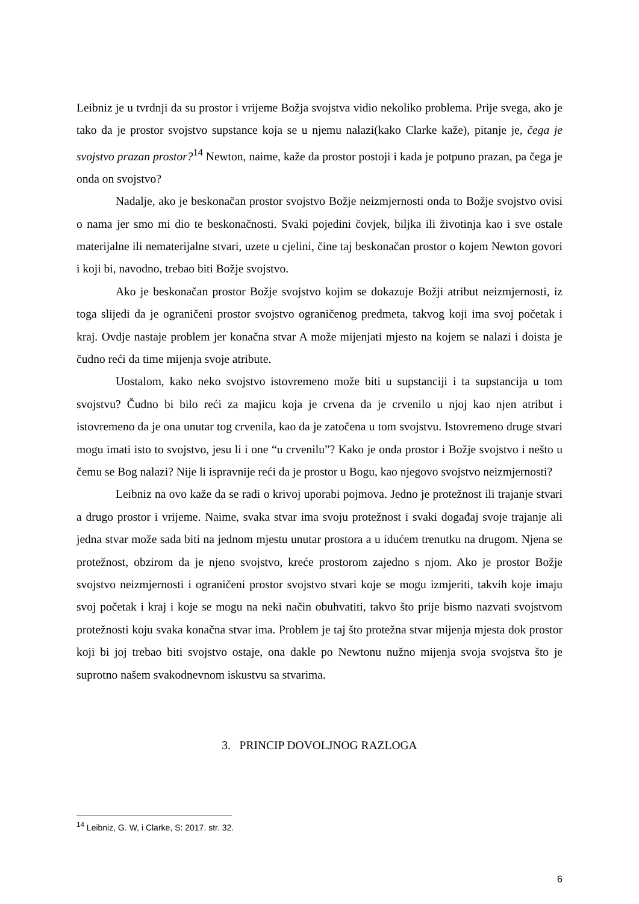Leibniz je u tvrdnji da su prostor i vrijeme Božja svojstva vidio nekoliko problema. Prije svega, ako je tako da je prostor svojstvo supstance koja se u njemu nalazi(kako Clarke kaže), pitanje je, čega je svojstvo prazan prostor?<sup>14</sup> Newton, naime, kaže da prostor postoji i kada je potpuno prazan, pa čega je onda on svojstvo?
Nadalje, ako je beskonačan prostor svojstvo Božje neizmjernosti onda to Božje svojstvo ovisi o nama jer smo mi dio te beskonačnosti. Svaki pojedini čovjek, biljka ili životinja kao i sve ostale materijalne ili nematerijalne stvari, uzete u cjelini, čine taj beskonačan prostor o kojem Newton govori i koji bi, navodno, trebao biti Božje svojstvo.
Ako je beskonačan prostor Božje svojstvo kojim se dokazuje Božji atribut neizmjernosti, iz toga slijedi da je ograničeni prostor svojstvo ograničenog predmeta, takvog koji ima svoj početak i kraj. Ovdje nastaje problem jer konačna stvar A može mijenjati mjesto na kojem se nalazi i doista je čudno reći da time mijenja svoje atribute.
Uostalom, kako neko svojstvo istovremeno može biti u supstanciji i ta supstancija u tom svojstvu? Čudno bi bilo reći za majicu koja je crvena da je crvenilo u njoj kao njen atribut i istovremeno da je ona unutar tog crvenila, kao da je zatočena u tom svojstvu. Istovremeno druge stvari mogu imati isto to svojstvo, jesu li i one “u crvenilu”? Kako je onda prostor i Božje svojstvo i nešto u čemu se Bog nalazi? Nije li ispravnije reći da je prostor u Bogu, kao njegovo svojstvo neizmjernosti?
Leibniz na ovo kaže da se radi o krivoj uporabi pojmova. Jedno je protežnost ili trajanje stvari a drugo prostor i vrijeme. Naime, svaka stvar ima svoju protežnost i svaki događaj svoje trajanje ali jedna stvar može sada biti na jednom mjestu unutar prostora a u idućem trenutku na drugom. Njena se protežnost, obzirom da je njeno svojstvo, kreće prostorom zajedno s njom. Ako je prostor Božje svojstvo neizmjernosti i ograničeni prostor svojstvo stvari koje se mogu izmjeriti, takvih koje imaju svoj početak i kraj i koje se mogu na neki način obuhvatiti, takvo što prije bismo nazvati svojstvom protežnosti koju svaka konačna stvar ima. Problem je taj što protežna stvar mijenja mjesta dok prostor koji bi joj trebao biti svojstvo ostaje, ona dakle po Newtonu nužno mijenja svoja svojstva što je suprotno našem svakodnevnom iskustvu sa stvarima.
3. PRINCIP DOVOLJNOG RAZLOGA
<sup>14</sup> Leibniz, G. W, i Clarke, S: 2017. str. 32.
6